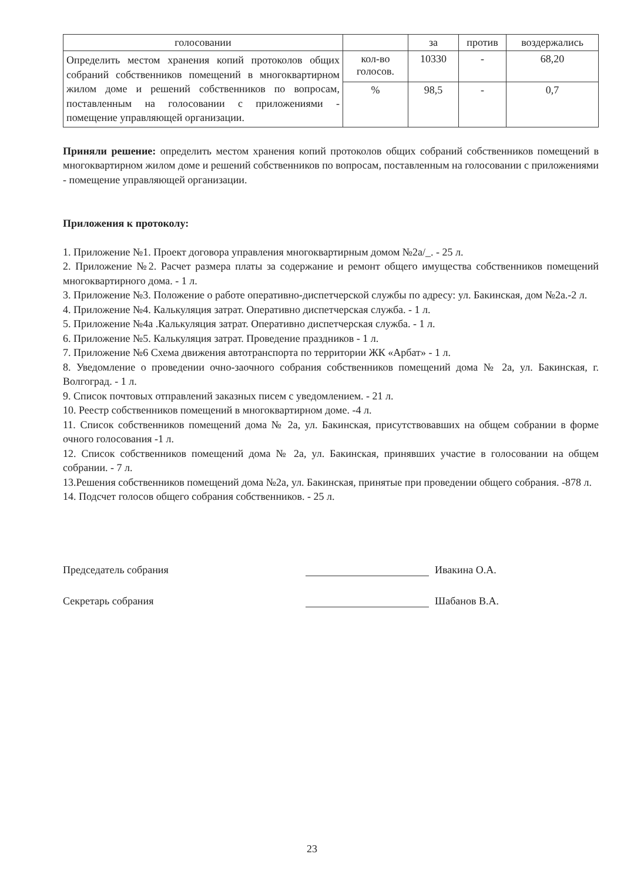| голосовании | | за | против | воздержались |
| --- | --- | --- | --- | --- |
| Определить местом хранения копий протоколов общих собраний собственников помещений в многоквартирном жилом доме и решений собственников по вопросам, поставленным на голосовании с приложениями - помещение управляющей организации. | кол-во голосов. | 10330 | - | 68,20 |
| | % | 98,5 | - | 0,7 |
Приняли решение: определить местом хранения копий протоколов общих собраний собственников помещений в многоквартирном жилом доме и решений собственников по вопросам, поставленным на голосовании с приложениями - помещение управляющей организации.
Приложения к протоколу:
1. Приложение №1. Проект договора управления многоквартирным домом №2а/_. - 25 л.
2. Приложение №2. Расчет размера платы за содержание и ремонт общего имущества собственников помещений многоквартирного дома. - 1 л.
3. Приложение №3. Положение о работе оперативно-диспетчерской службы по адресу: ул. Бакинская, дом №2а.-2 л.
4. Приложение №4. Калькуляция затрат. Оперативно диспетчерская служба. - 1 л.
5. Приложение №4а .Калькуляция затрат. Оперативно диспетчерская служба. - 1 л.
6. Приложение №5. Калькуляция затрат. Проведение праздников - 1 л.
7. Приложение №6 Схема движения автотранспорта по территории ЖК «Арбат» - 1 л.
8. Уведомление о проведении очно-заочного собрания собственников помещений дома № 2а, ул. Бакинская, г. Волгоград. - 1 л.
9. Список почтовых отправлений заказных писем с уведомлением. - 21 л.
10. Реестр собственников помещений в многоквартирном доме. -4 л.
11. Список собственников помещений дома № 2а, ул. Бакинская, присутствовавших на общем собрании в форме очного голосования -1 л.
12. Список собственников помещений дома № 2а, ул. Бакинская, принявших участие в голосовании на общем собрании. - 7 л.
13.Решения собственников помещений дома №2а, ул. Бакинская, принятые при проведении общего собрания. -878 л.
14. Подсчет голосов общего собрания собственников. - 25 л.
Председатель собрания Ивакина О.А.
Секретарь собрания Шабанов В.А.
23